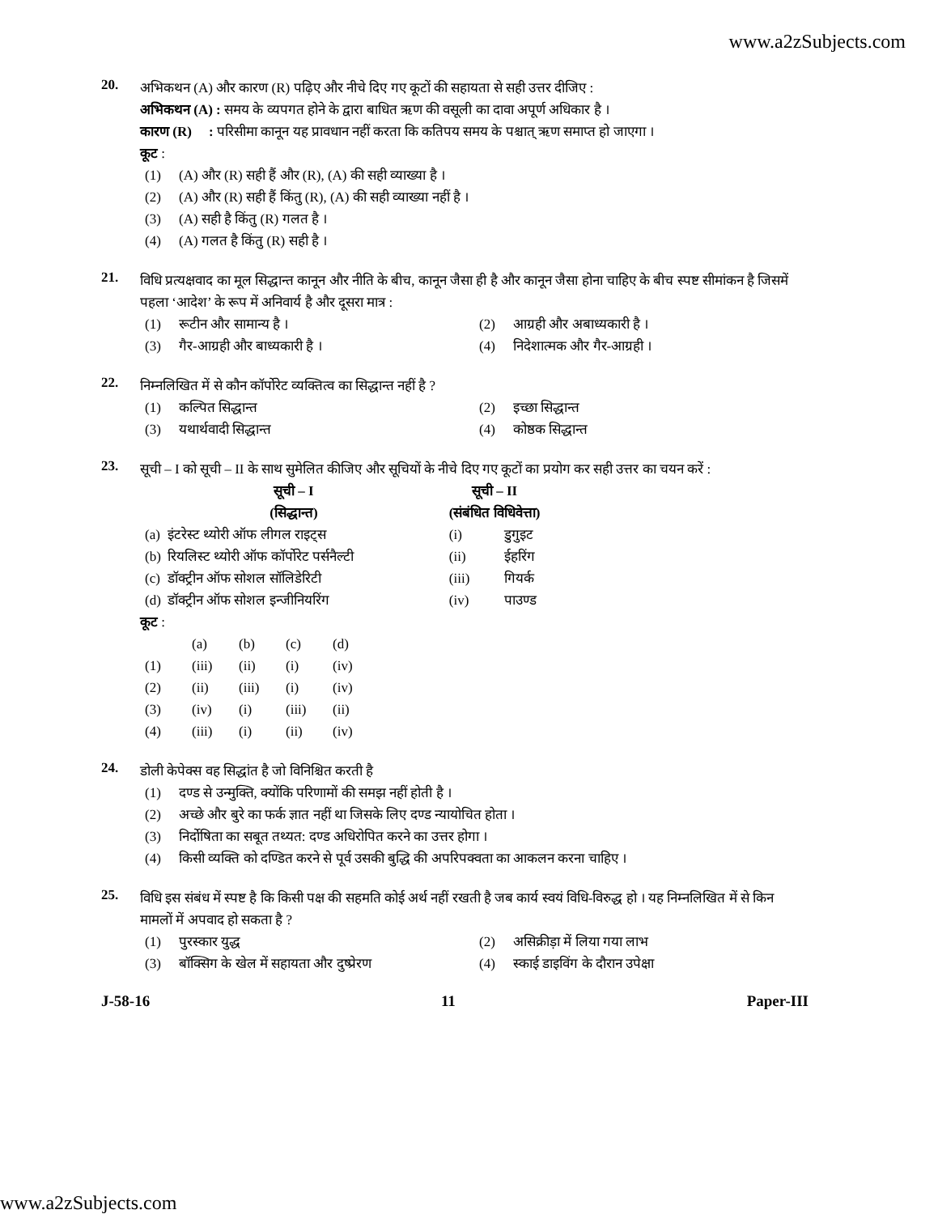www.a2zSubjects.com
20.
अभिकथन (A) और कारण (R) पढ़िए और नीचे दिए गए कूटों की सहायता से सही उत्तर दीजिए :
अभिकथन (A) : समय के व्यपगत होने के द्वारा बाधित ऋण की वसूली का दावा अपूर्ण अधिकार है ।
कारण (R) : परिसीमा कानून यह प्रावधान नहीं करता कि कतिपय समय के पश्चात् ऋण समाप्त हो जाएगा ।
कूट :
(1) (A) और (R) सही हैं और (R), (A) की सही व्याख्या है ।
(2) (A) और (R) सही हैं किंतु (R), (A) की सही व्याख्या नहीं है ।
(3) (A) सही है किंतु (R) गलत है ।
(4) (A) गलत है किंतु (R) सही है ।
21.
विधि प्रत्यक्षवाद का मूल सिद्धान्त कानून और नीति के बीच, कानून जैसा ही है और कानून जैसा होना चाहिए के बीच स्पष्ट सीमांकन है जिसमें पहला ‘आदेश’ के रूप में अनिवार्य है और दूसरा मात्र :
(1) रूटीन और सामान्य है ।
(2) आग्रही और अबाध्यकारी है ।
(3) गैर-आग्रही और बाध्यकारी है ।
(4) निदेशात्मक और गैर-आग्रही ।
22.
निम्नलिखित में से कौन कॉर्पोरेट व्यक्तित्व का सिद्धान्त नहीं है ?
(1) कल्पित सिद्धान्त
(2) इच्छा सिद्धान्त
(3) यथार्थवादी सिद्धान्त
(4) कोष्ठक सिद्धान्त
23.
सूची – I को सूची – II के साथ सुमेलित कीजिए और सूचियों के नीचे दिए गए कूटों का प्रयोग कर सही उत्तर का चयन करें :
| सूची – I (सिद्धान्त) | | सूची – II (संबंधित विधिवेत्ता) | |
| --- | --- | --- | --- |
| (a) | इंटरेस्ट थ्योरी ऑफ लीगल राइट्स | (i) | डुगुइट |
| (b) | रियलिस्ट थ्योरी ऑफ कॉर्पोरेट पर्सनैल्टी | (ii) | ईहरिंग |
| (c) | डॉक्ट्रीन ऑफ सोशल सॉलिडेरिटी | (iii) | गियर्क |
| (d) | डॉक्ट्रीन ऑफ सोशल इन्जीनियरिंग | (iv) | पाउण्ड |
कूट :
| | (a) | (b) | (c) | (d) |
| --- | --- | --- | --- | --- |
| (1) | (iii) | (ii) | (i) | (iv) |
| (2) | (ii) | (iii) | (i) | (iv) |
| (3) | (iv) | (i) | (iii) | (ii) |
| (4) | (iii) | (i) | (ii) | (iv) |
24.
डोली केपेक्स वह सिद्धांत है जो विनिश्चित करती है
(1) दण्ड से उन्मुक्ति, क्योंकि परिणामों की समझ नहीं होती है ।
(2) अच्छे और बुरे का फर्क ज्ञात नहीं था जिसके लिए दण्ड न्यायोचित होता ।
(3) निर्दोषिता का सबूत तथ्यत: दण्ड अधिरोपित करने का उत्तर होगा ।
(4) किसी व्यक्ति को दण्डित करने से पूर्व उसकी बुद्धि की अपरिपक्वता का आकलन करना चाहिए ।
25.
विधि इस संबंध में स्पष्ट है कि किसी पक्ष की सहमति कोई अर्थ नहीं रखती है जब कार्य स्वयं विधि-विरुद्ध हो । यह निम्नलिखित में से किन मामलों में अपवाद हो सकता है ?
(1) पुरस्कार युद्ध
(2) असिक्रीड़ा में लिया गया लाभ
(3) बॉक्सिग के खेल में सहायता और दुष्प्रेरण
(4) स्काई डाइविंग के दौरान उपेक्षा
J-58-16 11 Paper-III
www.a2zSubjects.com